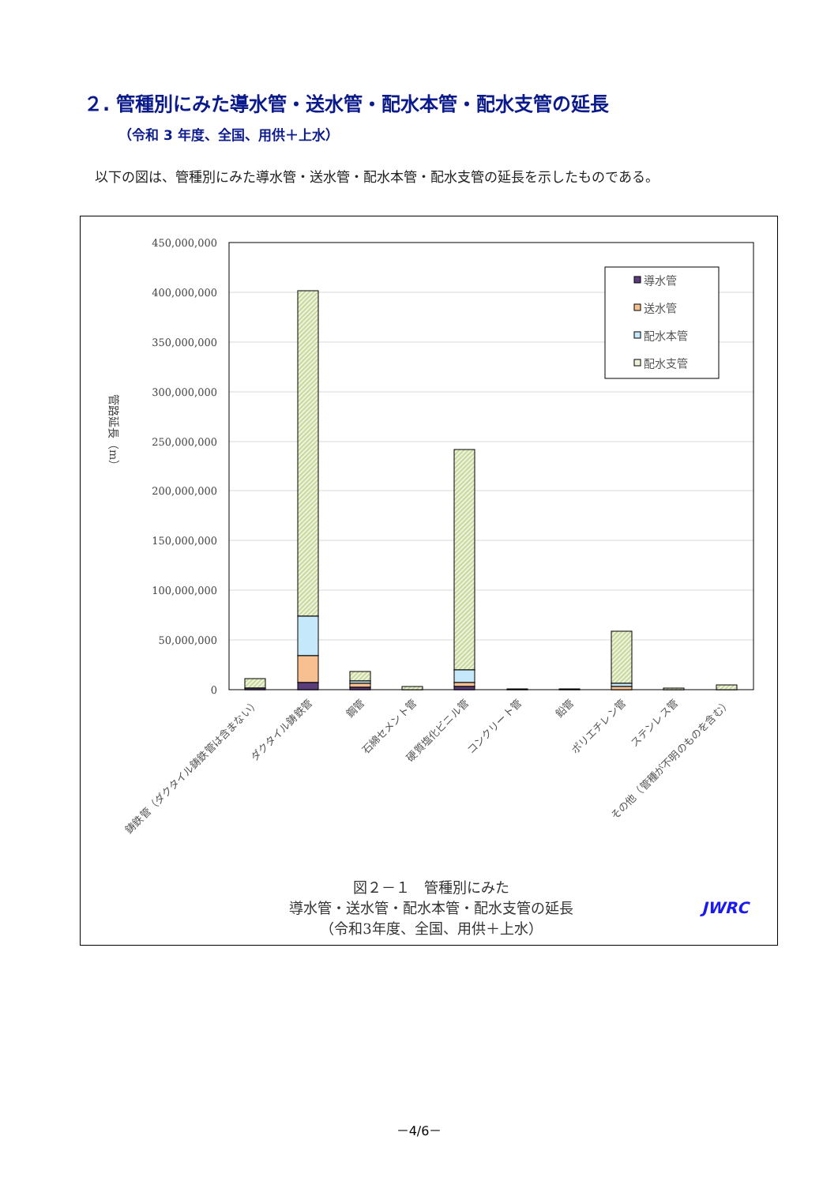２. 管種別にみた導水管・送水管・配水本管・配水支管の延長
（令和 3 年度、全国、用供＋上水）
以下の図は、管種別にみた導水管・送水管・配水本管・配水支管の延長を示したものである。
450,000,000
400,000,000
350,000,000
300,000,000
250,000,000
200,000,000
150,000,000
100,000,000
50,000,000
0
管路延長（m）
導水管
送水管
配水本管
配水支管
鋳鉄管（ダクタイル鋳鉄管は含まない）
ダクタイル鋳鉄管
鋼管
石綿セメント管
硬質塩化ビニル管
コンクリート管
鉛管
ポリエチレン管
ステンレス管
その他（管種が不明のものを含む）
図２－１　管種別にみた
導水管・送水管・配水本管・配水支管の延長
（令和3年度、全国、用供＋上水）
JWRC
－4/6－